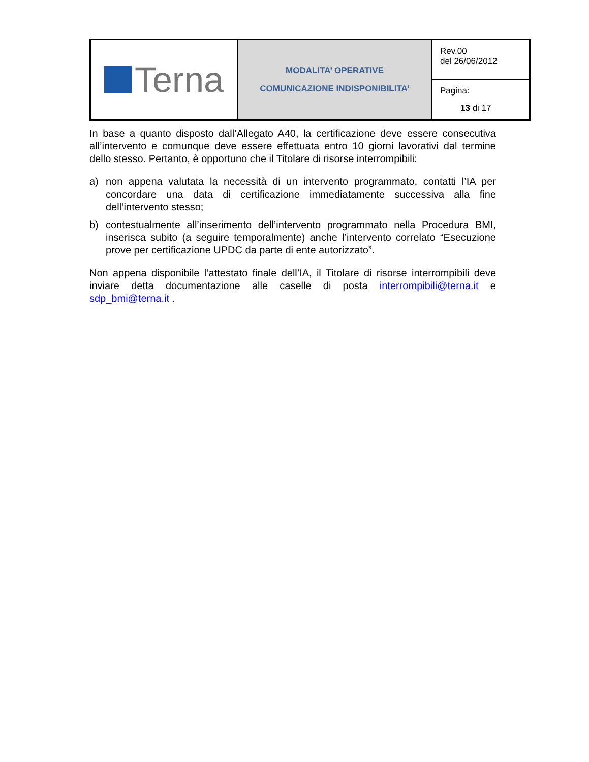| Terna | MODALITA’ OPERATIVE COMUNICAZIONE INDISPONIBILITA’ | Rev.00 del 26/06/2012 |
| | | Pagina: 13 di 17 |
In base a quanto disposto dall’Allegato A40, la certificazione deve essere consecutiva all’intervento e comunque deve essere effettuata entro 10 giorni lavorativi dal termine dello stesso. Pertanto, è opportuno che il Titolare di risorse interrompibili:
a) non appena valutata la necessità di un intervento programmato, contatti l’IA per concordare una data di certificazione immediatamente successiva alla fine dell’intervento stesso;
b) contestualmente all’inserimento dell’intervento programmato nella Procedura BMI, inserisca subito (a seguire temporalmente) anche l’intervento correlato “Esecuzione prove per certificazione UPDC da parte di ente autorizzato”.
Non appena disponibile l’attestato finale dell’IA, il Titolare di risorse interrompibili deve inviare detta documentazione alle caselle di posta interrompibili@terna.it e sdp_bmi@terna.it .